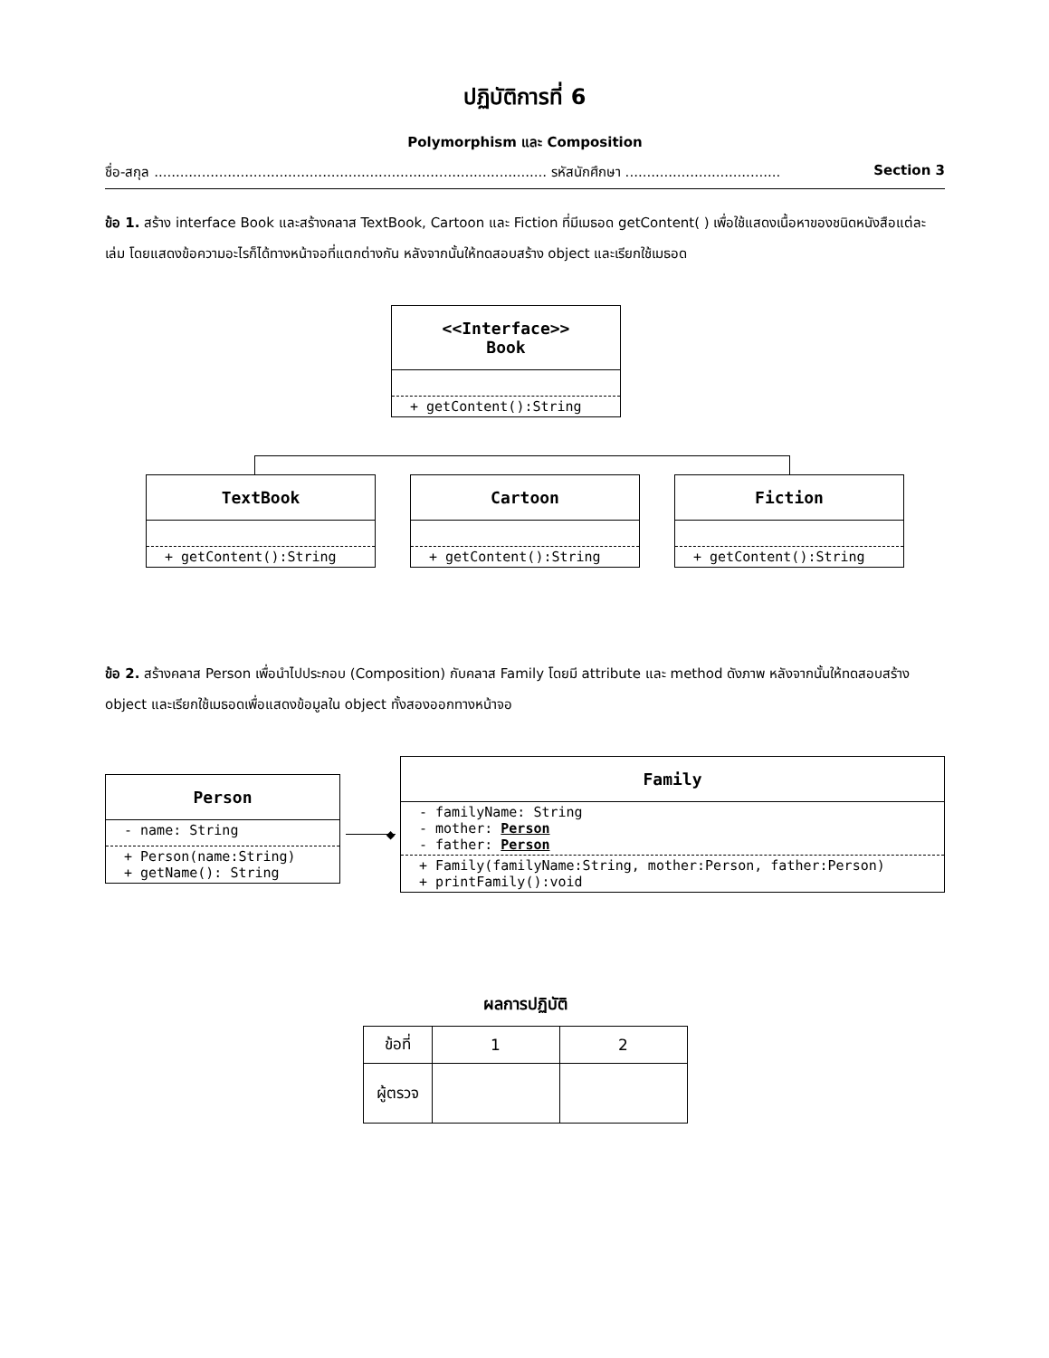ปฏิบัติการที่ 6
Polymorphism และ Composition
ชื่อ-สกุล ........................................................................................... รหัสนักศึกษา .................................... Section 3
ข้อ 1. สร้าง interface Book และสร้างคลาส TextBook, Cartoon และ Fiction ที่มีเมธอด getContent( ) เพื่อใช้แสดงเนื้อหาของชนิดหนังสือแต่ละเล่ม โดยแสดงข้อความอะไรก็ได้ทางหน้าจอที่แตกต่างกัน หลังจากนั้นให้ทดสอบสร้าง object และเรียกใช้เมธอด
<<Interface>>
Book
+ getContent():String
TextBook
+ getContent():String
Cartoon
+ getContent():String
Fiction
+ getContent():String
ข้อ 2. สร้างคลาส Person เพื่อนำไปประกอบ (Composition) กับคลาส Family โดยมี attribute และ method ดังภาพ หลังจากนั้นให้ทดสอบสร้าง object และเรียกใช้เมธอดเพื่อแสดงข้อมูลใน object ทั้งสองออกทางหน้าจอ
Person
- name: String
+ Person(name:String)
+ getName(): String
◆
Family
- familyName: String
- mother: Person
- father: Person
+ Family(familyName:String, mother:Person, father:Person)
+ printFamily():void
ผลการปฏิบัติ
| ข้อที่ | 1 | 2 |
| ผู้ตรวจ | | |